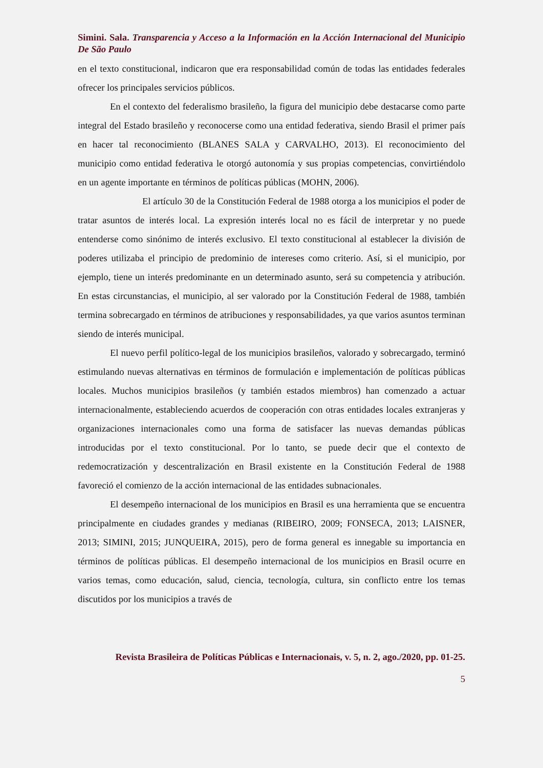Simini. Sala. Transparencia y Acceso a la Información en la Acción Internacional del Municipio De São Paulo
en el texto constitucional, indicaron que era responsabilidad común de todas las entidades federales ofrecer los principales servicios públicos.
En el contexto del federalismo brasileño, la figura del municipio debe destacarse como parte integral del Estado brasileño y reconocerse como una entidad federativa, siendo Brasil el primer país en hacer tal reconocimiento (BLANES SALA y CARVALHO, 2013). El reconocimiento del municipio como entidad federativa le otorgó autonomía y sus propias competencias, convirtiéndolo en un agente importante en términos de políticas públicas (MOHN, 2006).
El artículo 30 de la Constitución Federal de 1988 otorga a los municipios el poder de tratar asuntos de interés local. La expresión interés local no es fácil de interpretar y no puede entenderse como sinónimo de interés exclusivo. El texto constitucional al establecer la división de poderes utilizaba el principio de predominio de intereses como criterio. Así, si el municipio, por ejemplo, tiene un interés predominante en un determinado asunto, será su competencia y atribución. En estas circunstancias, el municipio, al ser valorado por la Constitución Federal de 1988, también termina sobrecargado en términos de atribuciones y responsabilidades, ya que varios asuntos terminan siendo de interés municipal.
El nuevo perfil político-legal de los municipios brasileños, valorado y sobrecargado, terminó estimulando nuevas alternativas en términos de formulación e implementación de políticas públicas locales. Muchos municipios brasileños (y también estados miembros) han comenzado a actuar internacionalmente, estableciendo acuerdos de cooperación con otras entidades locales extranjeras y organizaciones internacionales como una forma de satisfacer las nuevas demandas públicas introducidas por el texto constitucional. Por lo tanto, se puede decir que el contexto de redemocratización y descentralización en Brasil existente en la Constitución Federal de 1988 favoreció el comienzo de la acción internacional de las entidades subnacionales.
El desempeño internacional de los municipios en Brasil es una herramienta que se encuentra principalmente en ciudades grandes y medianas (RIBEIRO, 2009; FONSECA, 2013; LAISNER, 2013; SIMINI, 2015; JUNQUEIRA, 2015), pero de forma general es innegable su importancia en términos de políticas públicas. El desempeño internacional de los municipios en Brasil ocurre en varios temas, como educación, salud, ciencia, tecnología, cultura, sin conflicto entre los temas discutidos por los municipios a través de
Revista Brasileira de Políticas Públicas e Internacionais, v. 5, n. 2, ago./2020, pp. 01-25.
5